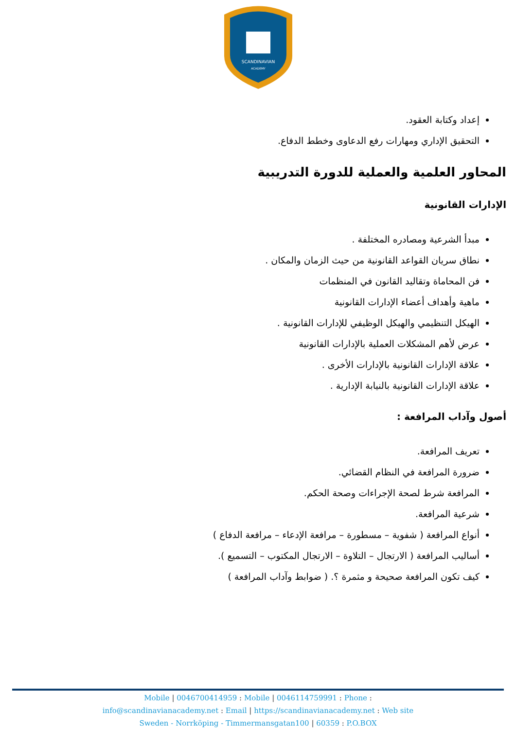SCANDINAVIAN
ACADEMY
إعداد وكتابة العقود.
التحقيق الإداري ومهارات رفع الدعاوى وخطط الدفاع.
المحاور العلمية والعملية للدورة التدريبية
الإدارات القانونية
مبدأ الشرعية ومصادره المختلفة .
نطاق سريان القواعد القانونية من حيث الزمان والمكان .
فن المحاماة وتقاليد القانون في المنظمات
ماهية وأهداف أعضاء الإدارات القانونية
الهيكل التنظيمي والهيكل الوظيفي للإدارات القانونية .
عرض لأهم المشكلات العملية بالإدارات القانونية
علاقة الإدارات القانونية بالإدارات الأخرى .
علاقة الإدارات القانونية بالنيابة الإدارية .
أصول وآداب المرافعة :
تعريف المرافعة.
ضرورة المرافعة في النظام القضائي.
المرافعة شرط لصحة الإجراءات وصحة الحكم.
شرعية المرافعة.
أنواع المرافعة ( شفوية – مسطورة – مرافعة الإدعاء – مرافعة الدفاع )
أساليب المرافعة ( الارتجال – التلاوة – الارتجال المكتوب – التسميع ).
كيف تكون المرافعة صحيحة و مثمرة ؟. ( ضوابط وآداب المرافعة )
Mobile | 0046700414959 : Mobile | 0046114759991 : Phone :
info@scandinavianacademy.net : Email | https://scandinavianacademy.net : Web site
Sweden - Norrköping - Timmermansgatan100 | 60359 : P.O.BOX